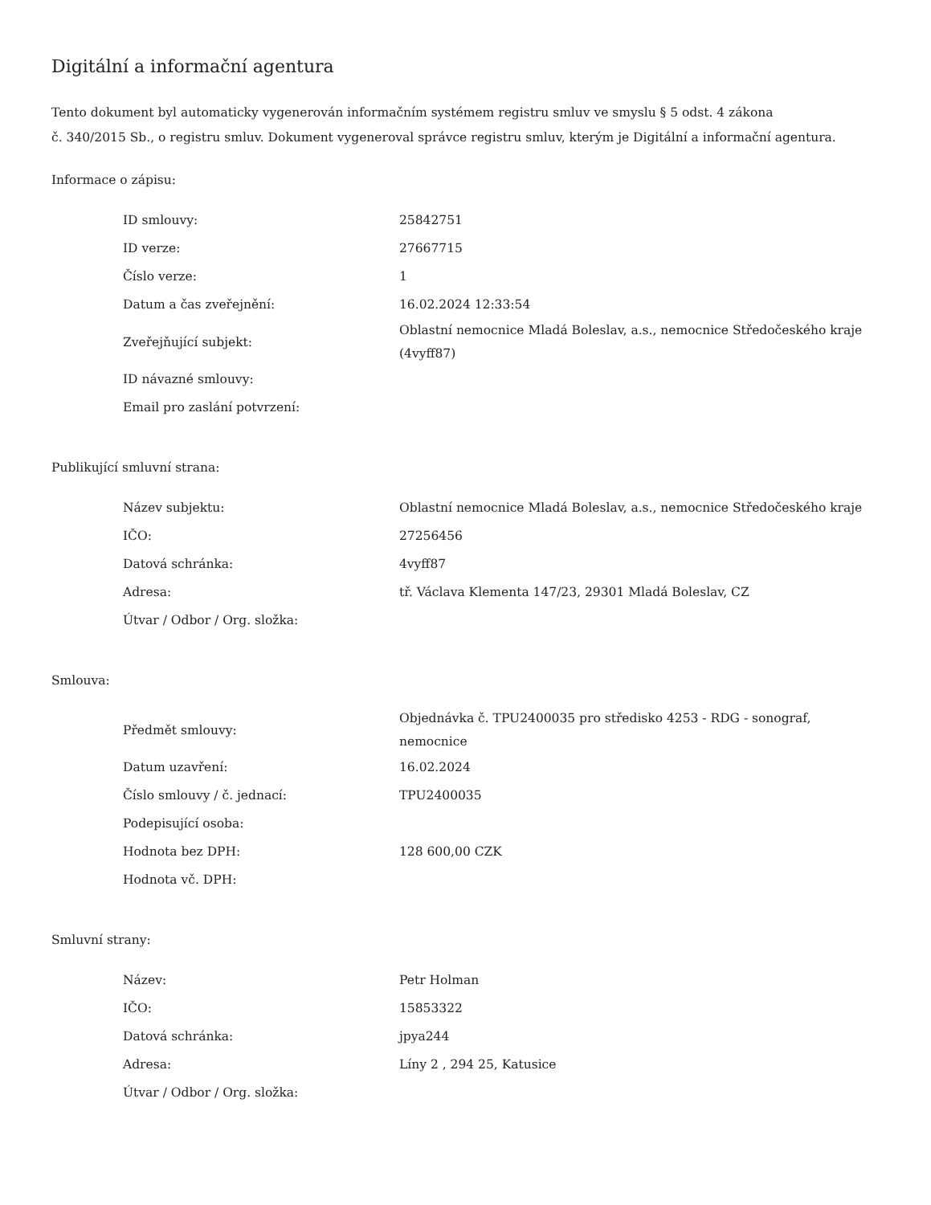Digitální a informační agentura
Tento dokument byl automaticky vygenerován informačním systémem registru smluv ve smyslu § 5 odst. 4 zákona
č. 340/2015 Sb., o registru smluv. Dokument vygeneroval správce registru smluv, kterým je Digitální a informační agentura.
Informace o zápisu:
| ID smlouvy: | 25842751 |
| ID verze: | 27667715 |
| Číslo verze: | 1 |
| Datum a čas zveřejnění: | 16.02.2024 12:33:54 |
| Zveřejňující subjekt: | Oblastní nemocnice Mladá Boleslav, a.s., nemocnice Středočeského kraje (4vyff87) |
| ID návazné smlouvy: | |
| Email pro zaslání potvrzení: | |
Publikující smluvní strana:
| Název subjektu: | Oblastní nemocnice Mladá Boleslav, a.s., nemocnice Středočeského kraje |
| IČO: | 27256456 |
| Datová schránka: | 4vyff87 |
| Adresa: | tř. Václava Klementa 147/23, 29301 Mladá Boleslav, CZ |
| Útvar / Odbor / Org. složka: | |
Smlouva:
| Předmět smlouvy: | Objednávka č. TPU2400035 pro středisko 4253 - RDG - sonograf, nemocnice |
| Datum uzavření: | 16.02.2024 |
| Číslo smlouvy / č. jednací: | TPU2400035 |
| Podepisující osoba: | |
| Hodnota bez DPH: | 128 600,00 CZK |
| Hodnota vč. DPH: | |
Smluvní strany:
| Název: | Petr Holman |
| IČO: | 15853322 |
| Datová schránka: | jpya244 |
| Adresa: | Líny 2 , 294 25, Katusice |
| Útvar / Odbor / Org. složka: | |